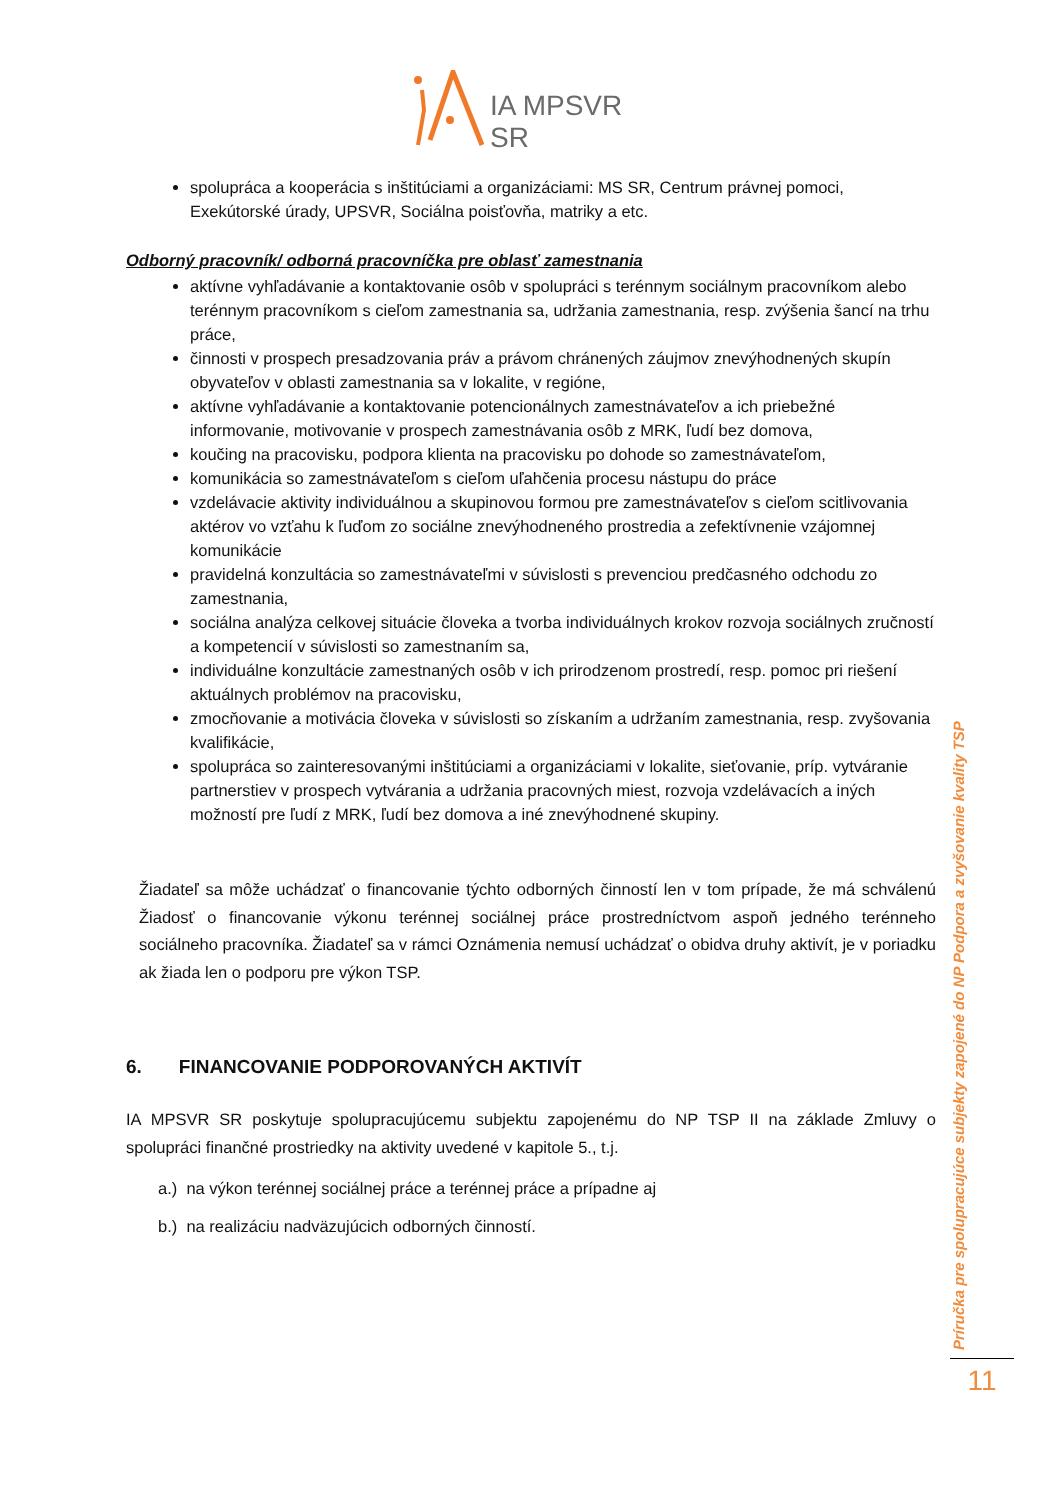IA MPSVR SR
spolupráca a kooperácia s inštitúciami a organizáciami: MS SR, Centrum právnej pomoci, Exekútorské úrady, UPSVR, Sociálna poisťovňa, matriky a etc.
Odborný pracovník/ odborná pracovníčka pre oblasť zamestnania
aktívne vyhľadávanie a kontaktovanie osôb v spolupráci s terénnym sociálnym pracovníkom alebo terénnym pracovníkom s cieľom zamestnania sa, udržania zamestnania, resp. zvýšenia šancí na trhu práce,
činnosti v prospech presadzovania práv a právom chránených záujmov znevýhodnených skupín obyvateľov v oblasti zamestnania sa v lokalite, v regióne,
aktívne vyhľadávanie a kontaktovanie potencionálnych zamestnávateľov a ich priebežné informovanie, motivovanie v prospech zamestnávania osôb z MRK, ľudí bez domova,
koučing na pracovisku, podpora klienta na pracovisku po dohode so zamestnávateľom,
komunikácia so zamestnávateľom s cieľom uľahčenia procesu nástupu do práce
vzdelávacie aktivity individuálnou a skupinovou formou pre zamestnávateľov s cieľom scitlivovania aktérov vo vzťahu k ľuďom zo sociálne znevýhodneného prostredia a zefektívnenie vzájomnej komunikácie
pravidelná konzultácia so zamestnávateľmi v súvislosti s prevenciou predčasného odchodu zo zamestnania,
sociálna analýza celkovej situácie človeka a tvorba individuálnych krokov rozvoja sociálnych zručností a kompetencií v súvislosti so zamestnaním sa,
individuálne konzultácie zamestnaných osôb v ich prirodzenom prostredí, resp. pomoc pri riešení aktuálnych problémov na pracovisku,
zmocňovanie a motivácia človeka v súvislosti so získaním a udržaním zamestnania, resp. zvyšovania kvalifikácie,
spolupráca so zainteresovanými inštitúciami a organizáciami v lokalite, sieťovanie, príp. vytváranie partnerstiev v prospech vytvárania a udržania pracovných miest, rozvoja vzdelávacích a iných možností pre ľudí z MRK, ľudí bez domova a iné znevýhodnené skupiny.
Žiadateľ sa môže uchádzať o financovanie týchto odborných činností len v tom prípade, že má schválenú Žiadosť o financovanie výkonu terénnej sociálnej práce prostredníctvom aspoň jedného terénneho sociálneho pracovníka. Žiadateľ sa v rámci Oznámenia nemusí uchádzať o obidva druhy aktivít, je v poriadku ak žiada len o podporu pre výkon TSP.
6. FINANCOVANIE PODPOROVANÝCH AKTIVÍT
IA MPSVR SR poskytuje spolupracujúcemu subjektu zapojenému do NP TSP II na základe Zmluvy o spolupráci finančné prostriedky na aktivity uvedené v kapitole 5., t.j.
a.) na výkon terénnej sociálnej práce a terénnej práce a prípadne aj
b.) na realizáciu nadväzujúcich odborných činností.
Príručka pre spolupracujúce subjekty zapojené do NP Podpora a zvyšovanie kvality TSP
11